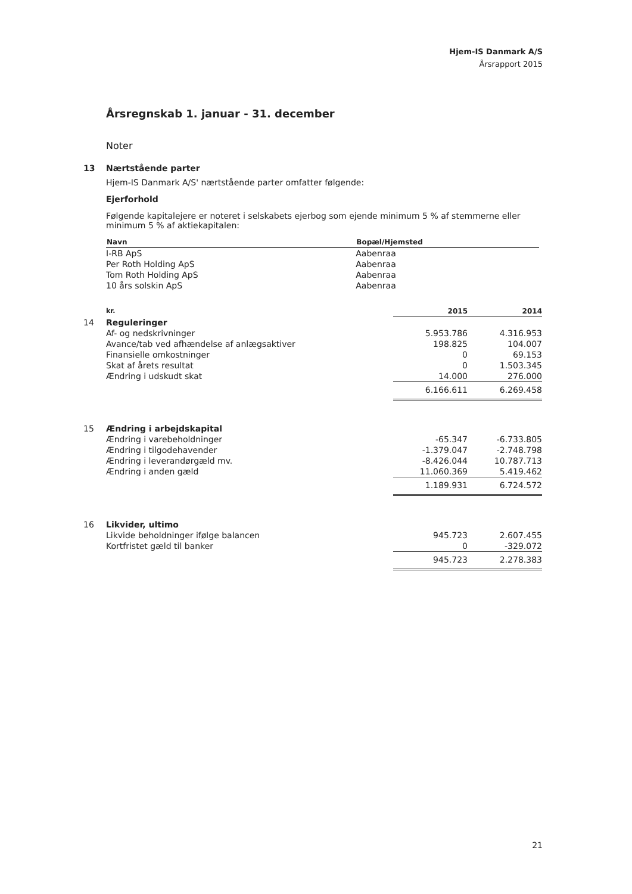Hjem-IS Danmark A/S
Årsrapport 2015
Årsregnskab 1. januar - 31. december
Noter
13 Nærtstående parter
Hjem-IS Danmark A/S' nærtstående parter omfatter følgende:
Ejerforhold
Følgende kapitalejere er noteret i selskabets ejerbog som ejende minimum 5 % af stemmerne eller minimum 5 % af aktiekapitalen:
| Navn | Bopæl/Hjemsted |
| --- | --- |
| I-RB ApS | Aabenraa |
| Per Roth Holding ApS | Aabenraa |
| Tom Roth Holding ApS | Aabenraa |
| 10 års solskin ApS | Aabenraa |
| | kr. | 2015 | 2014 |
| 14 | Reguleringer | | |
| | Af- og nedskrivninger | 5.953.786 | 4.316.953 |
| | Avance/tab ved afhændelse af anlægsaktiver | 198.825 | 104.007 |
| | Finansielle omkostninger | 0 | 69.153 |
| | Skat af årets resultat | 0 | 1.503.345 |
| | Ændring i udskudt skat | 14.000 | 276.000 |
| | | 6.166.611 | 6.269.458 |
| 15 | Ændring i arbejdskapital | | |
| | Ændring i varebeholdninger | -65.347 | -6.733.805 |
| | Ændring i tilgodehavender | -1.379.047 | -2.748.798 |
| | Ændring i leverandørgæld mv. | -8.426.044 | 10.787.713 |
| | Ændring i anden gæld | 11.060.369 | 5.419.462 |
| | | 1.189.931 | 6.724.572 |
| 16 | Likvider, ultimo | | |
| | Likvide beholdninger ifølge balancen | 945.723 | 2.607.455 |
| | Kortfristet gæld til banker | 0 | -329.072 |
| | | 945.723 | 2.278.383 |
21